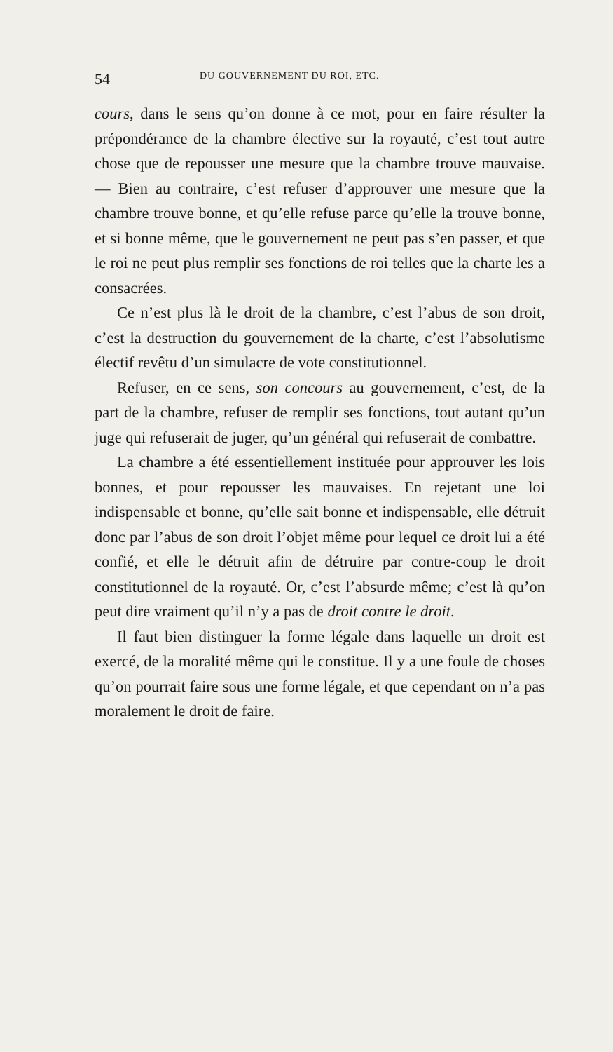54 DU GOUVERNEMENT DU ROI, ETC.
cours, dans le sens qu’on donne à ce mot, pour en faire résulter la prépondérance de la chambre élective sur la royauté, c’est tout autre chose que de repousser une mesure que la chambre trouve mauvaise. — Bien au contraire, c’est refuser d’approuver une mesure que la chambre trouve bonne, et qu’elle refuse parce qu’elle la trouve bonne, et si bonne même, que le gouvernement ne peut pas s’en passer, et que le roi ne peut plus remplir ses fonctions de roi telles que la charte les a consacrées.
Ce n’est plus là le droit de la chambre, c’est l’abus de son droit, c’est la destruction du gouvernement de la charte, c’est l’absolutisme électif revêtu d’un simulacre de vote constitutionnel.
Refuser, en ce sens, son concours au gouvernement, c’est, de la part de la chambre, refuser de remplir ses fonctions, tout autant qu’un juge qui refuserait de juger, qu’un général qui refuserait de combattre.
La chambre a été essentiellement instituée pour approuver les lois bonnes, et pour repousser les mauvaises. En rejetant une loi indispensable et bonne, qu’elle sait bonne et indispensable, elle détruit donc par l’abus de son droit l’objet même pour lequel ce droit lui a été confié, et elle le détruit afin de détruire par contre-coup le droit constitutionnel de la royauté. Or, c’est l’absurde même; c’est là qu’on peut dire vraiment qu’il n’y a pas de droit contre le droit.
Il faut bien distinguer la forme légale dans laquelle un droit est exercé, de la moralité même qui le constitue. Il y a une foule de choses qu’on pourrait faire sous une forme légale, et que cependant on n’a pas moralement le droit de faire.